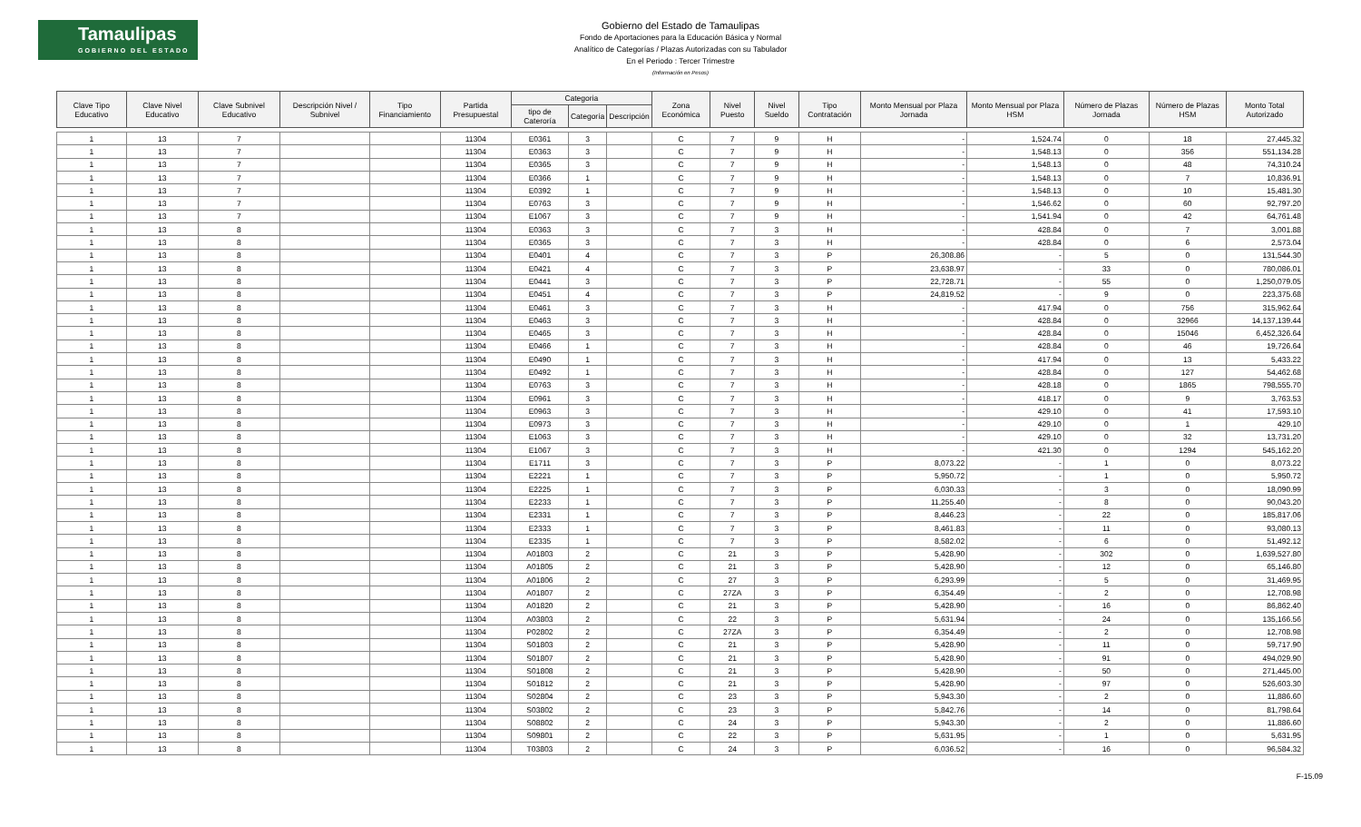Tamaulipas
GOBIERNO DEL ESTADO
Gobierno del Estado de Tamaulipas
Fondo de Aportaciones para la Educación Básica y Normal
Analítico de Categorías / Plazas Autorizadas con su Tabulador
En el Periodo : Tercer Trimestre
(Información en Pesos)
| Clave Tipo Educativo | Clave Nivel Educativo | Clave Subnivel Educativo | Descripción Nivel / Subnivel | Tipo Financiamiento | Partida Presupuestal | Categoria | | | Zona Económica | Nivel Puesto | Nivel Sueldo | Tipo Contratación | Monto Mensual por Plaza Jornada | Monto Mensual por Plaza HSM | Número de Plazas Jornada | Número de Plazas HSM | Monto Total Autorizado |
| --- | --- | --- | --- | --- | --- | --- | --- | --- | --- | --- | --- | --- | --- | --- | --- | --- | --- |
| | | | | | | tipo de Caterоría | Categoría | Descripción | | | | | | | | | |
| 1 | 13 | 7 | | | 11304 | E0361 | 3 | | C | 7 | 9 | H | - | 1,524.74 | 0 | 18 | 27,445.32 |
| 1 | 13 | 7 | | | 11304 | E0363 | 3 | | C | 7 | 9 | H | - | 1,548.13 | 0 | 356 | 551,134.28 |
| 1 | 13 | 7 | | | 11304 | E0365 | 3 | | C | 7 | 9 | H | - | 1,548.13 | 0 | 48 | 74,310.24 |
| 1 | 13 | 7 | | | 11304 | E0366 | 1 | | C | 7 | 9 | H | - | 1,548.13 | 0 | 7 | 10,836.91 |
| 1 | 13 | 7 | | | 11304 | E0392 | 1 | | C | 7 | 9 | H | - | 1,548.13 | 0 | 10 | 15,481.30 |
| 1 | 13 | 7 | | | 11304 | E0763 | 3 | | C | 7 | 9 | H | - | 1,546.62 | 0 | 60 | 92,797.20 |
| 1 | 13 | 7 | | | 11304 | E1067 | 3 | | C | 7 | 9 | H | - | 1,541.94 | 0 | 42 | 64,761.48 |
| 1 | 13 | 8 | | | 11304 | E0363 | 3 | | C | 7 | 3 | H | - | 428.84 | 0 | 7 | 3,001.88 |
| 1 | 13 | 8 | | | 11304 | E0365 | 3 | | C | 7 | 3 | H | - | 428.84 | 0 | 6 | 2,573.04 |
| 1 | 13 | 8 | | | 11304 | E0401 | 4 | | C | 7 | 3 | P | 26,308.86 | - | 5 | 0 | 131,544.30 |
| 1 | 13 | 8 | | | 11304 | E0421 | 4 | | C | 7 | 3 | P | 23,638.97 | - | 33 | 0 | 780,086.01 |
| 1 | 13 | 8 | | | 11304 | E0441 | 3 | | C | 7 | 3 | P | 22,728.71 | - | 55 | 0 | 1,250,079.05 |
| 1 | 13 | 8 | | | 11304 | E0451 | 4 | | C | 7 | 3 | P | 24,819.52 | - | 9 | 0 | 223,375.68 |
| 1 | 13 | 8 | | | 11304 | E0461 | 3 | | C | 7 | 3 | H | - | 417.94 | 0 | 756 | 315,962.64 |
| 1 | 13 | 8 | | | 11304 | E0463 | 3 | | C | 7 | 3 | H | - | 428.84 | 0 | 32966 | 14,137,139.44 |
| 1 | 13 | 8 | | | 11304 | E0465 | 3 | | C | 7 | 3 | H | - | 428.84 | 0 | 15046 | 6,452,326.64 |
| 1 | 13 | 8 | | | 11304 | E0466 | 1 | | C | 7 | 3 | H | - | 428.84 | 0 | 46 | 19,726.64 |
| 1 | 13 | 8 | | | 11304 | E0490 | 1 | | C | 7 | 3 | H | - | 417.94 | 0 | 13 | 5,433.22 |
| 1 | 13 | 8 | | | 11304 | E0492 | 1 | | C | 7 | 3 | H | - | 428.84 | 0 | 127 | 54,462.68 |
| 1 | 13 | 8 | | | 11304 | E0763 | 3 | | C | 7 | 3 | H | - | 428.18 | 0 | 1865 | 798,555.70 |
| 1 | 13 | 8 | | | 11304 | E0961 | 3 | | C | 7 | 3 | H | - | 418.17 | 0 | 9 | 3,763.53 |
| 1 | 13 | 8 | | | 11304 | E0963 | 3 | | C | 7 | 3 | H | - | 429.10 | 0 | 41 | 17,593.10 |
| 1 | 13 | 8 | | | 11304 | E0973 | 3 | | C | 7 | 3 | H | - | 429.10 | 0 | 1 | 429.10 |
| 1 | 13 | 8 | | | 11304 | E1063 | 3 | | C | 7 | 3 | H | - | 429.10 | 0 | 32 | 13,731.20 |
| 1 | 13 | 8 | | | 11304 | E1067 | 3 | | C | 7 | 3 | H | - | 421.30 | 0 | 1294 | 545,162.20 |
| 1 | 13 | 8 | | | 11304 | E1711 | 3 | | C | 7 | 3 | P | 8,073.22 | - | 1 | 0 | 8,073.22 |
| 1 | 13 | 8 | | | 11304 | E2221 | 1 | | C | 7 | 3 | P | 5,950.72 | - | 1 | 0 | 5,950.72 |
| 1 | 13 | 8 | | | 11304 | E2225 | 1 | | C | 7 | 3 | P | 6,030.33 | - | 3 | 0 | 18,090.99 |
| 1 | 13 | 8 | | | 11304 | E2233 | 1 | | C | 7 | 3 | P | 11,255.40 | - | 8 | 0 | 90,043.20 |
| 1 | 13 | 8 | | | 11304 | E2331 | 1 | | C | 7 | 3 | P | 8,446.23 | - | 22 | 0 | 185,817.06 |
| 1 | 13 | 8 | | | 11304 | E2333 | 1 | | C | 7 | 3 | P | 8,461.83 | - | 11 | 0 | 93,080.13 |
| 1 | 13 | 8 | | | 11304 | E2335 | 1 | | C | 7 | 3 | P | 8,582.02 | - | 6 | 0 | 51,492.12 |
| 1 | 13 | 8 | | | 11304 | A01803 | 2 | | C | 21 | 3 | P | 5,428.90 | - | 302 | 0 | 1,639,527.80 |
| 1 | 13 | 8 | | | 11304 | A01805 | 2 | | C | 21 | 3 | P | 5,428.90 | - | 12 | 0 | 65,146.80 |
| 1 | 13 | 8 | | | 11304 | A01806 | 2 | | C | 27 | 3 | P | 6,293.99 | - | 5 | 0 | 31,469.95 |
| 1 | 13 | 8 | | | 11304 | A01807 | 2 | | C | 27ZA | 3 | P | 6,354.49 | - | 2 | 0 | 12,708.98 |
| 1 | 13 | 8 | | | 11304 | A01820 | 2 | | C | 21 | 3 | P | 5,428.90 | - | 16 | 0 | 86,862.40 |
| 1 | 13 | 8 | | | 11304 | A03803 | 2 | | C | 22 | 3 | P | 5,631.94 | - | 24 | 0 | 135,166.56 |
| 1 | 13 | 8 | | | 11304 | P02802 | 2 | | C | 27ZA | 3 | P | 6,354.49 | - | 2 | 0 | 12,708.98 |
| 1 | 13 | 8 | | | 11304 | S01803 | 2 | | C | 21 | 3 | P | 5,428.90 | - | 11 | 0 | 59,717.90 |
| 1 | 13 | 8 | | | 11304 | S01807 | 2 | | C | 21 | 3 | P | 5,428.90 | - | 91 | 0 | 494,029.90 |
| 1 | 13 | 8 | | | 11304 | S01808 | 2 | | C | 21 | 3 | P | 5,428.90 | - | 50 | 0 | 271,445.00 |
| 1 | 13 | 8 | | | 11304 | S01812 | 2 | | C | 21 | 3 | P | 5,428.90 | - | 97 | 0 | 526,603.30 |
| 1 | 13 | 8 | | | 11304 | S02804 | 2 | | C | 23 | 3 | P | 5,943.30 | - | 2 | 0 | 11,886.60 |
| 1 | 13 | 8 | | | 11304 | S03802 | 2 | | C | 23 | 3 | P | 5,842.76 | - | 14 | 0 | 81,798.64 |
| 1 | 13 | 8 | | | 11304 | S08802 | 2 | | C | 24 | 3 | P | 5,943.30 | - | 2 | 0 | 11,886.60 |
| 1 | 13 | 8 | | | 11304 | S09801 | 2 | | C | 22 | 3 | P | 5,631.95 | - | 1 | 0 | 5,631.95 |
| 1 | 13 | 8 | | | 11304 | T03803 | 2 | | C | 24 | 3 | P | 6,036.52 | - | 16 | 0 | 96,584.32 |
F-15.09